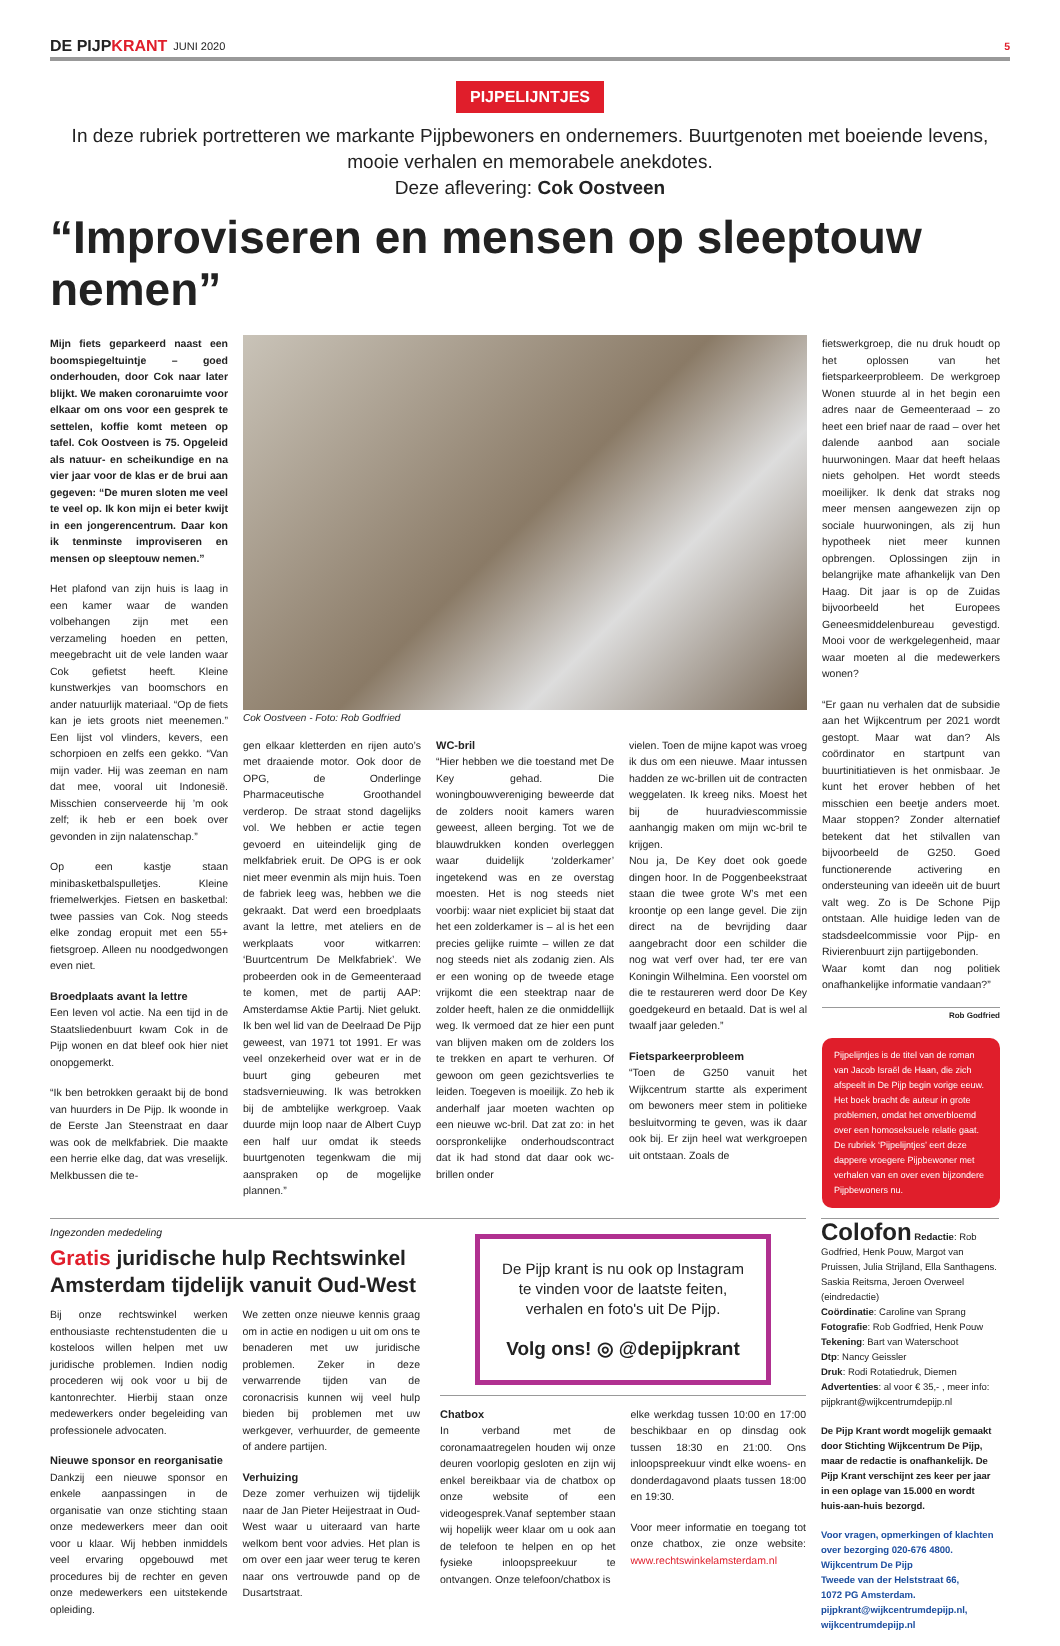DE PIJPKRANT
JUNI 2020
5
PIJPELIJNTJES
In deze rubriek portretteren we markante Pijpbewoners en ondernemers. Buurtgenoten met boeiende levens, mooie verhalen en memorabele anekdotes.
Deze aflevering: Cok Oostveen
“Improviseren en mensen op sleeptouw nemen”
Mijn fiets geparkeerd naast een boomspiegeltuintje – goed onderhouden, door Cok naar later blijkt. We maken coronaruimte voor elkaar om ons voor een gesprek te settelen, koffie komt meteen op tafel. Cok Oostveen is 75. Opgeleid als natuur- en scheikundige en na vier jaar voor de klas er de brui aan gegeven: “De muren sloten me veel te veel op. Ik kon mijn ei beter kwijt in een jongerencentrum. Daar kon ik tenminste improviseren en mensen op sleeptouw nemen.”
Het plafond van zijn huis is laag in een kamer waar de wanden volbehangen zijn met een verzameling hoeden en petten, meegebracht uit de vele landen waar Cok gefietst heeft. Kleine kunstwerkjes van boomschors en ander natuurlijk materiaal. “Op de fiets kan je iets groots niet meenemen.” Een lijst vol vlinders, kevers, een schorpioen en zelfs een gekko. “Van mijn vader. Hij was zeeman en nam dat mee, vooral uit Indonesië. Misschien conserveerde hij ’m ook zelf; ik heb er een boek over gevonden in zijn nalatenschap.”
Op een kastje staan minibasketbalspulletjes. Kleine friemelwerkjes. Fietsen en basketbal: twee passies van Cok. Nog steeds elke zondag eropuit met een 55+ fietsgroep. Alleen nu noodgedwongen even niet.
Broedplaats avant la lettre
Een leven vol actie. Na een tijd in de Staatsliedenbuurt kwam Cok in de Pijp wonen en dat bleef ook hier niet onopgemerkt.
“Ik ben betrokken geraakt bij de bond van huurders in De Pijp. Ik woonde in de Eerste Jan Steenstraat en daar was ook de melkfabriek. Die maakte een herrie elke dag, dat was vreselijk. Melkbussen die te-
Cok Oostveen - Foto: Rob Godfried
gen elkaar kletterden en rijen auto’s met draaiende motor. Ook door de OPG, de Onderlinge Pharmaceutische Groothandel verderop. De straat stond dagelijks vol. We hebben er actie tegen gevoerd en uiteindelijk ging de melkfabriek eruit. De OPG is er ook niet meer evenmin als mijn huis. Toen de fabriek leeg was, hebben we die gekraakt. Dat werd een broedplaats avant la lettre, met ateliers en de werkplaats voor witkarren: ‘Buurtcentrum De Melkfabriek’. We probeerden ook in de Gemeenteraad te komen, met de partij AAP: Amsterdamse Aktie Partij. Niet gelukt. Ik ben wel lid van de Deelraad De Pijp geweest, van 1971 tot 1991. Er was veel onzekerheid over wat er in de buurt ging gebeuren met stadsvernieuwing. Ik was betrokken bij de ambtelijke werkgroep. Vaak duurde mijn loop naar de Albert Cuyp een half uur omdat ik steeds buurtgenoten tegenkwam die mij aanspraken op de mogelijke plannen.”
WC-bril
“Hier hebben we die toestand met De Key gehad. Die woningbouwvereniging beweerde dat de zolders nooit kamers waren geweest, alleen berging. Tot we de blauwdrukken konden overleggen waar duidelijk ‘zolderkamer’ ingetekend was en ze overstag moesten. Het is nog steeds niet voorbij: waar niet expliciet bij staat dat het een zolderkamer is – al is het een precies gelijke ruimte – willen ze dat nog steeds niet als zodanig zien. Als er een woning op de tweede etage vrijkomt die een steektrap naar de zolder heeft, halen ze die onmiddellijk weg. Ik vermoed dat ze hier een punt van blijven maken om de zolders los te trekken en apart te verhuren. Of gewoon om geen gezichtsverlies te leiden. Toegeven is moeilijk. Zo heb ik anderhalf jaar moeten wachten op een nieuwe wc-bril. Dat zat zo: in het oorspronkelijke onderhoudscontract dat ik had stond dat daar ook wc-brillen onder
vielen. Toen de mijne kapot was vroeg ik dus om een nieuwe. Maar intussen hadden ze wc-brillen uit de contracten weggelaten. Ik kreeg niks. Moest het bij de huuradviescommissie aanhangig maken om mijn wc-bril te krijgen.
Nou ja, De Key doet ook goede dingen hoor. In de Poggenbeekstraat staan die twee grote W’s met een kroontje op een lange gevel. Die zijn direct na de bevrijding daar aangebracht door een schilder die nog wat verf over had, ter ere van Koningin Wilhelmina. Een voorstel om die te restaureren werd door De Key goedgekeurd en betaald. Dat is wel al twaalf jaar geleden.”
Fietsparkeerprobleem
“Toen de G250 vanuit het Wijkcentrum startte als experiment om bewoners meer stem in politieke besluitvorming te geven, was ik daar ook bij. Er zijn heel wat werkgroepen uit ontstaan. Zoals de
fietswerkgroep, die nu druk houdt op het oplossen van het fietsparkeerprobleem. De werkgroep Wonen stuurde al in het begin een adres naar de Gemeenteraad – zo heet een brief naar de raad – over het dalende aanbod aan sociale huurwoningen. Maar dat heeft helaas niets geholpen. Het wordt steeds moeilijker. Ik denk dat straks nog meer mensen aangewezen zijn op sociale huurwoningen, als zij hun hypotheek niet meer kunnen opbrengen. Oplossingen zijn in belangrijke mate afhankelijk van Den Haag. Dit jaar is op de Zuidas bijvoorbeeld het Europees Geneesmiddelenbureau gevestigd. Mooi voor de werkgelegenheid, maar waar moeten al die medewerkers wonen?
“Er gaan nu verhalen dat de subsidie aan het Wijkcentrum per 2021 wordt gestopt. Maar wat dan? Als coördinator en startpunt van buurtinitiatieven is het onmisbaar. Je kunt het erover hebben of het misschien een beetje anders moet. Maar stoppen? Zonder alternatief betekent dat het stilvallen van bijvoorbeeld de G250. Goed functionerende activering en ondersteuning van ideeën uit de buurt valt weg. Zo is De Schone Pijp ontstaan. Alle huidige leden van de stadsdeelcommissie voor Pijp- en Rivierenbuurt zijn partijgebonden.
Waar komt dan nog politiek onafhankelijke informatie vandaan?”
Rob Godfried
Pijpelijntjes is de titel van de roman van Jacob Israël de Haan, die zich afspeelt in De Pijp begin vorige eeuw. Het boek bracht de auteur in grote problemen, omdat het onverbloemd over een homoseksuele relatie gaat. De rubriek ‘Pijpelijntjes’ eert deze dappere vroegere Pijpbewoner met verhalen van en over even bijzondere Pijpbewoners nu.
Ingezonden mededeling
Gratis juridische hulp Rechtswinkel Amsterdam tijdelijk vanuit Oud-West
Bij onze rechtswinkel werken enthousiaste rechtenstudenten die u kosteloos willen helpen met uw juridische problemen. Indien nodig procederen wij ook voor u bij de kantonrechter. Hierbij staan onze medewerkers onder begeleiding van professionele advocaten.
Nieuwe sponsor en reorganisatie
Dankzij een nieuwe sponsor en enkele aanpassingen in de organisatie van onze stichting staan onze medewerkers meer dan ooit voor u klaar. Wij hebben inmiddels veel ervaring opgebouwd met procedures bij de rechter en geven onze medewerkers een uitstekende opleiding.
We zetten onze nieuwe kennis graag om in actie en nodigen u uit om ons te benaderen met uw juridische problemen. Zeker in deze verwarrende tijden van de coronacrisis kunnen wij veel hulp bieden bij problemen met uw werkgever, verhuurder, de gemeente of andere partijen.
Verhuizing
Deze zomer verhuizen wij tijdelijk naar de Jan Pieter Heijestraat in Oud-West waar u uiteraard van harte welkom bent voor advies. Het plan is om over een jaar weer terug te keren naar ons vertrouwde pand op de Dusartstraat.
De Pijp krant is nu ook op Instagram te vinden voor de laatste feiten, verhalen en foto's uit De Pijp.
Volg ons! ◎ @depijpkrant
Chatbox
In verband met de coronamaatregelen houden wij onze deuren voorlopig gesloten en zijn wij enkel bereikbaar via de chatbox op onze website of een videogesprek.Vanaf september staan wij hopelijk weer klaar om u ook aan de telefoon te helpen en op het fysieke inloopspreekuur te ontvangen. Onze telefoon/chatbox is
elke werkdag tussen 10:00 en 17:00 beschikbaar en op dinsdag ook tussen 18:30 en 21:00. Ons inloopspreekuur vindt elke woens- en donderdagavond plaats tussen 18:00 en 19:30.
Voor meer informatie en toegang tot onze chatbox, zie onze website: www.rechtswinkelamsterdam.nl
Colofon Redactie: Rob Godfried, Henk Pouw, Margot van Pruissen, Julia Strijland, Ella Santhagens. Saskia Reitsma, Jeroen Overweel (eindredactie)
Coördinatie: Caroline van Sprang
Fotografie: Rob Godfried, Henk Pouw
Tekening: Bart van Waterschoot
Dtp: Nancy Geissler
Druk: Rodi Rotatiedruk, Diemen
Advertenties: al voor € 35,- , meer info: pijpkrant@wijkcentrumdepijp.nl
De Pijp Krant wordt mogelijk gemaakt door Stichting Wijkcentrum De Pijp, maar de redactie is onafhankelijk. De Pijp Krant verschijnt zes keer per jaar in een oplage van 15.000 en wordt huis-aan-huis bezorgd.
Voor vragen, opmerkingen of klachten over bezorging 020-676 4800.
Wijkcentrum De Pijp
Tweede van der Helststraat 66,
1072 PG Amsterdam.
pijpkrant@wijkcentrumdepijp.nl,
wijkcentrumdepijp.nl